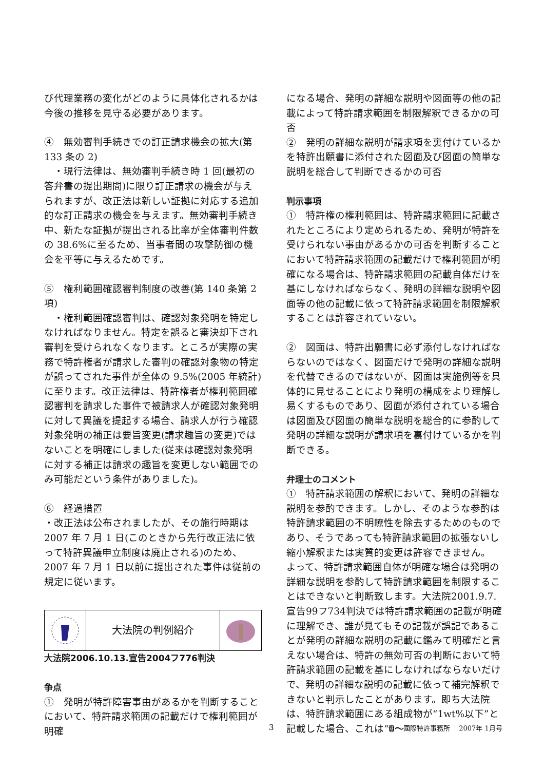び代理業務の変化がどのように具体化されるかは今後の推移を見守る必要があります。
④　無効審判手続きでの訂正請求機会の拡大(第 133 条の 2)
　・現行法律は、無効審判手続き時 1 回(最初の答弁書の提出期間)に限り訂正請求の機会が与えられますが、改正法は新しい証拠に対応する追加的な訂正請求の機会を与えます。無効審判手続き中、新たな証拠が提出される比率が全体審判件数の 38.6%に至るため、当事者間の攻撃防御の機会を平等に与えるためです。
⑤　権利範囲確認審判制度の改善(第 140 条第 2 項)
　・権利範囲確認審判は、確認対象発明を特定しなければなりません。特定を誤ると審決却下され審判を受けられなくなります。ところが実際の実務で特許権者が請求した審判の確認対象物の特定が誤ってされた事件が全体の 9.5%(2005 年統計)に至ります。改正法律は、特許権者が権利範囲確認審判を請求した事件で被請求人が確認対象発明に対して異議を提起する場合、請求人が行う確認対象発明の補正は要旨変更(請求趣旨の変更)ではないことを明確にしました(従来は確認対象発明に対する補正は請求の趣旨を変更しない範囲でのみ可能だという条件がありました)。
⑥　経過措置
・改正法は公布されましたが、その施行時期は 2007 年 7 月 1 日(このときから先行改正法に依って特許異議申立制度は廃止される)のため、2007 年 7 月 1 日以前に提出された事件は従前の規定に従います。
大法院の判例紹介
大法院2006.10.13.宣告2004フ776判決
争点
①　発明が特許障害事由があるかを判断することにおいて、特許請求範囲の記載だけで権利範囲が明確
になる場合、発明の詳細な説明や図面等の他の記載によって特許請求範囲を制限解釈できるかの可否
②　発明の詳細な説明が請求項を裏付けているかを特許出願書に添付された図面及び図面の簡単な説明を総合して判断できるかの可否
判示事項
①　特許権の権利範囲は、特許請求範囲に記載されたところにより定められるため、発明が特許を受けられない事由があるかの可否を判断することにおいて特許請求範囲の記載だけで権利範囲が明確になる場合は、特許請求範囲の記載自体だけを基にしなければならなく、発明の詳細な説明や図面等の他の記載に依って特許請求範囲を制限解釈することは許容されていない。
②　図面は、特許出願書に必ず添付しなければならないのではなく、図面だけで発明の詳細な説明を代替できるのではないが、図面は実施例等を具体的に見せることにより発明の構成をより理解し易くするものであり、図面が添付されている場合は図面及び図面の簡単な説明を総合的に参酌して発明の詳細な説明が請求項を裏付けているかを判断できる。
弁理士のコメント
①　特許請求範囲の解釈において、発明の詳細な説明を参酌できます。しかし、そのような参酌は特許請求範囲の不明瞭性を除去するためのものであり、そうであっても特許請求範囲の拡張ないし縮小解釈または実質的変更は許容できません。
よって、特許請求範囲自体が明確な場合は発明の詳細な説明を参酌して特許請求範囲を制限することはできないと判断致します。大法院2001.9.7.宣告99フ734判決では特許請求範囲の記載が明確に理解でき、誰が見てもその記載が誤記であることが発明の詳細な説明の記載に鑑みて明確だと言えない場合は、特許の無効可否の判断において特許請求範囲の記載を基にしなければならないだけで、発明の詳細な説明の記載に依って補完解釈できないと判示したことがあります。即ち大法院は、特許請求範囲にある組成物が“1wt%以下”と記載した場合、これは“0～
3 世一 國際特許事務所　 2007年 1月号